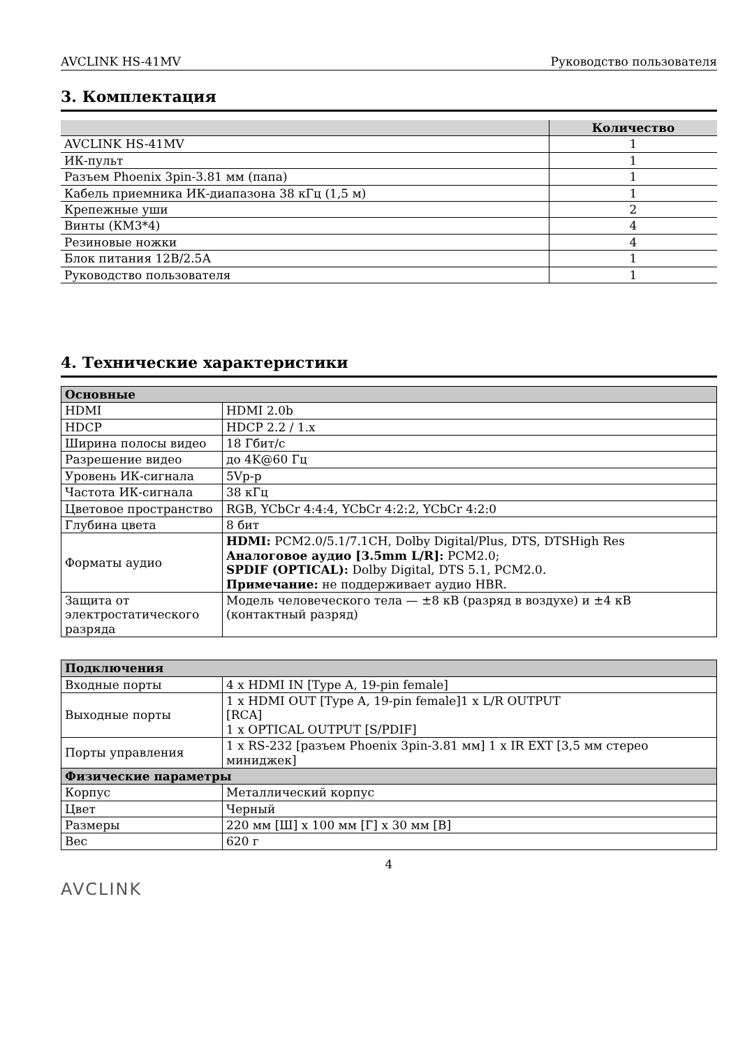AVCLINK HS-41MV Руководство пользователя
3. Комплектация
| | Количество |
| --- | --- |
| AVCLINK HS-41MV | 1 |
| ИК-пульт | 1 |
| Разъем Phoenix 3pin-3.81 мм (папа) | 1 |
| Кабель приемника ИК-диапазона 38 кГц (1,5 м) | 1 |
| Крепежные уши | 2 |
| Винты (КМ3*4) | 4 |
| Резиновые ножки | 4 |
| Блок питания 12В/2.5А | 1 |
| Руководство пользователя | 1 |
4. Технические характеристики
| Основные | |
| HDMI | HDMI 2.0b |
| HDCP | HDCP 2.2 / 1.x |
| Ширина полосы видео | 18 Гбит/с |
| Разрешение видео | до 4K@60 Гц |
| Уровень ИК-сигнала | 5Vp-p |
| Частота ИК-сигнала | 38 кГц |
| Цветовое пространство | RGB, YCbCr 4:4:4, YCbCr 4:2:2, YCbCr 4:2:0 |
| Глубина цвета | 8 бит |
| Форматы аудио | HDMI: PCM2.0/5.1/7.1CH, Dolby Digital/Plus, DTS, DTSHigh Res Аналоговое аудио [3.5mm L/R]: PCM2.0; SPDIF (OPTICAL): Dolby Digital, DTS 5.1, PCM2.0. Примечание: не поддерживает аудио HBR. |
| Защита от электростатического разряда | Модель человеческого тела — ±8 кВ (разряд в воздухе) и ±4 кВ (контактный разряд) |
| Подключения | |
| Входные порты | 4 x HDMI IN [Type A, 19-pin female] |
| Выходные порты | 1 x HDMI OUT [Type A, 19-pin female]1 x L/R OUTPUT [RCA] 1 x OPTICAL OUTPUT [S/PDIF] |
| Порты управления | 1 x RS-232 [разъем Phoenix 3pin-3.81 мм] 1 x IR EXT [3,5 мм стерео миниджек] |
| Физические параметры | |
| Корпус | Металлический корпус |
| Цвет | Черный |
| Размеры | 220 мм [Ш] x 100 мм [Г] x 30 мм [В] |
| Вес | 620 г |
4
AVCLINK